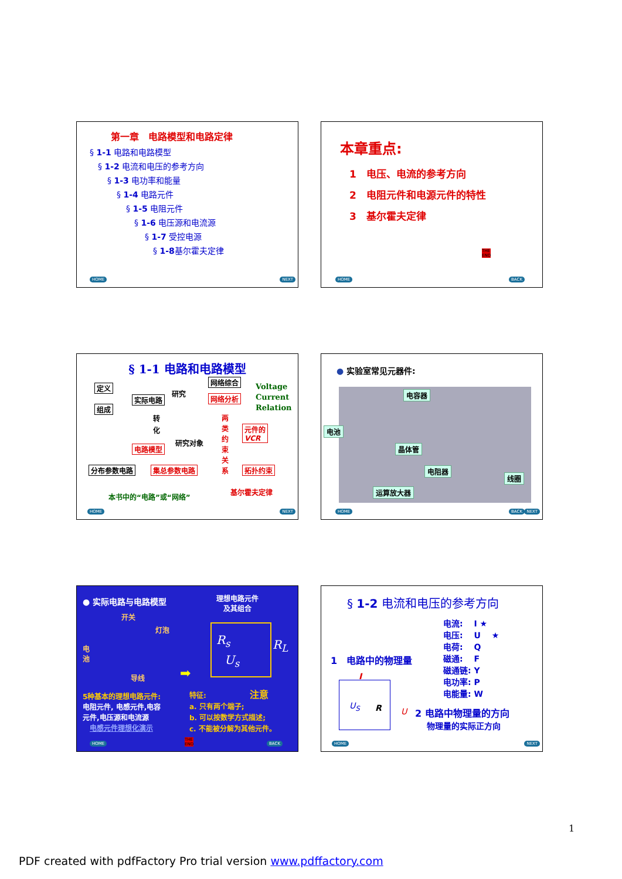第一章　电路模型和电路定律
§ 1-1 电路和电路模型
§ 1-2 电流和电压的参考方向
§ 1-3 电功率和能量
§ 1-4 电路元件
§ 1-5 电阻元件
§ 1-6 电压源和电流源
§ 1-7 受控电源
§ 1-8基尔霍夫定律
HOME NEXT
本章重点:
1　电压、电流的参考方向
2　电阻元件和电源元件的特性
3　基尔霍夫定律
THE
END
HOME BACK
§ 1-1 电路和电路模型
定义
组成
实际电路
研究
网络综合
网络分析
Voltage
Current
Relation
转
化
电路模型
研究对象
两类约束关系
元件的
VCR
拓扑约束 分布参数电路 集总参数电路
本书中的“电路”或“网络”
基尔霍夫定律
HOME NEXT
● 实验室常见元器件:
电容器
电池
晶体管
电阻器
线圈
运算放大器
HOME BACK NEXT
● 实际电路与电路模型
理想电路元件
及其组合
开关
灯泡
电池
导线
R<sub>s</sub>
U<sub>s</sub>
R<sub>L</sub>
➡
5种基本的理想电路元件:
电阻元件, 电感元件,电容
元件,电压源和电流源
电感元件理想化演示
特征: 注意
a. 只有两个端子;
b. 可以按数学方式描述;
c. 不能被分解为其他元件。
THE
END HOME BACK
§ 1-2 电流和电压的参考方向
电流:　 I ★
电压:　 U 　★
电荷:　 Q
磁通:　 F
磁通链: Y
电功率: P
电能量: W
1　电路中的物理量
I
U<sub>S</sub> R U
2 电路中物理量的方向
物理量的实际正方向
HOME NEXT
1
PDF created with pdfFactory Pro trial version www.pdffactory.com